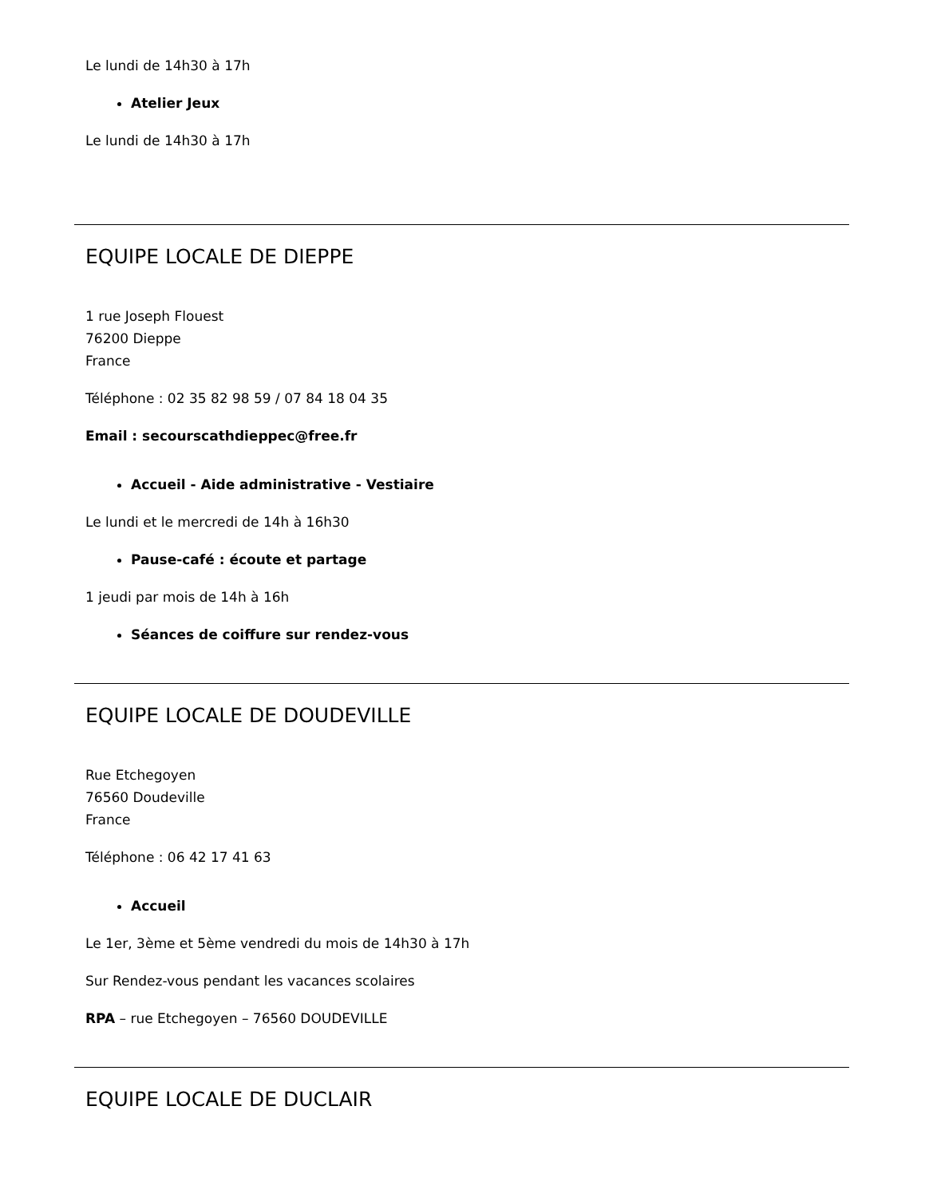Le lundi de 14h30 à 17h
Atelier Jeux
Le lundi de 14h30 à 17h
EQUIPE LOCALE DE DIEPPE
1 rue Joseph Flouest
76200 Dieppe
France
Téléphone : 02 35 82 98 59 / 07 84 18 04 35
Email : secourscathdieppec@free.fr
Accueil - Aide administrative - Vestiaire
Le lundi et le mercredi de 14h à 16h30
Pause-café : écoute et partage
1 jeudi par mois de 14h à 16h
Séances de coiffure sur rendez-vous
EQUIPE LOCALE DE DOUDEVILLE
Rue Etchegoyen
76560 Doudeville
France
Téléphone : 06 42 17 41 63
Accueil
Le 1er, 3ème et 5ème vendredi du mois de 14h30 à 17h
Sur Rendez-vous pendant les vacances scolaires
RPA – rue Etchegoyen – 76560 DOUDEVILLE
EQUIPE LOCALE DE DUCLAIR